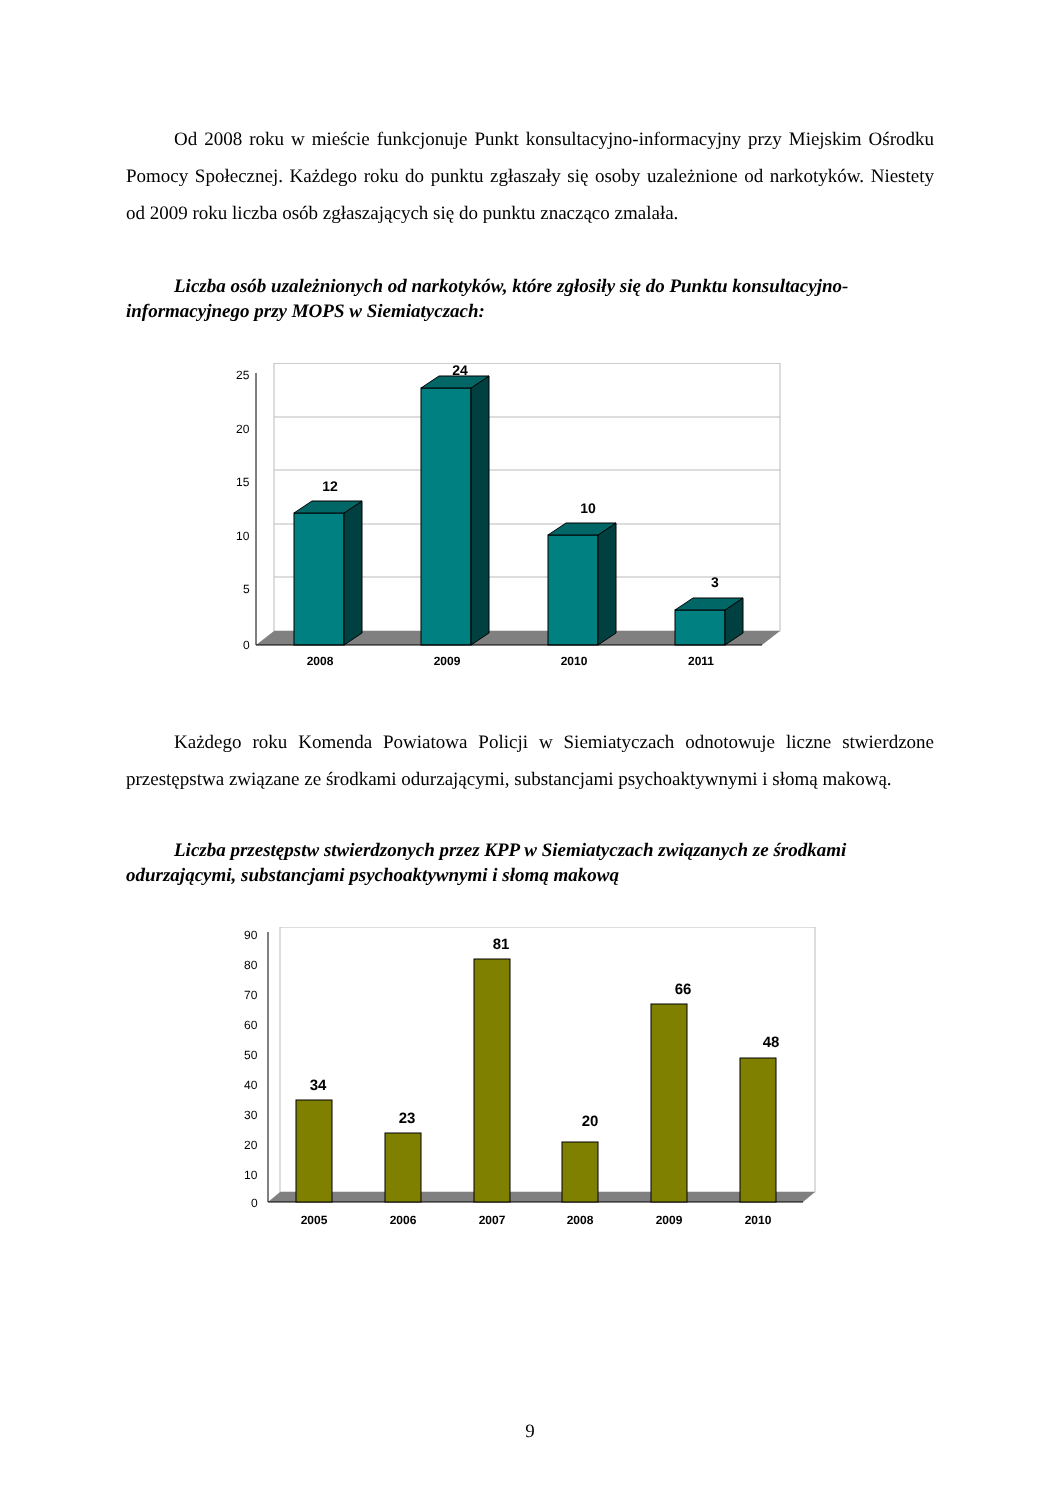Od 2008 roku w mieście funkcjonuje Punkt konsultacyjno-informacyjny przy Miejskim Ośrodku Pomocy Społecznej. Każdego roku do punktu zgłaszały się osoby uzależnione od narkotyków. Niestety od 2009 roku liczba osób zgłaszających się do punktu znacząco zmalała.
Liczba osób uzależnionych od narkotyków, które zgłosiły się do Punktu konsultacyjno-informacyjnego przy MOPS w Siemiatyczach:
25
20
15
10
5
0
12
24
10
3
2008
2009
2010
2011
Każdego roku Komenda Powiatowa Policji w Siemiatyczach odnotowuje liczne stwierdzone przestępstwa związane ze środkami odurzającymi, substancjami psychoaktywnymi i słomą makową.
Liczba przestępstw stwierdzonych przez KPP w Siemiatyczach związanych ze środkami odurzającymi, substancjami psychoaktywnymi i słomą makową
90
80
70
60
50
40
30
20
10
0
34
23
81
20
66
48
2005
2006
2007
2008
2009
2010
9